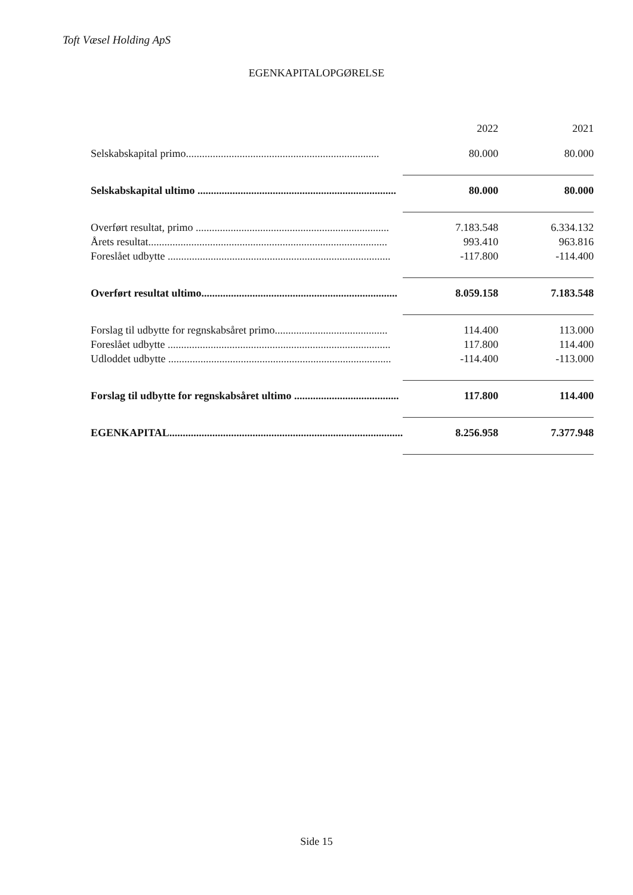Toft Væsel Holding ApS
EGENKAPITALOPGØRELSE
| | 2022 | 2021 |
| --- | --- | --- |
| Selskabskapital primo........................................................................ | 80.000 | 80.000 |
| Selskabskapital ultimo .......................................................................... | 80.000 | 80.000 |
| Overført resultat, primo ........................................................................ | 7.183.548 | 6.334.132 |
| Årets resultat......................................................................................... | 993.410 | 963.816 |
| Foreslået udbytte ................................................................................... | -117.800 | -114.400 |
| Overført resultat ultimo......................................................................... | 8.059.158 | 7.183.548 |
| Forslag til udbytte for regnskabsåret primo.......................................... | 114.400 | 113.000 |
| Foreslået udbytte ................................................................................... | 117.800 | 114.400 |
| Udloddet udbytte ................................................................................... | -114.400 | -113.000 |
| Forslag til udbytte for regnskabsåret ultimo ....................................... | 117.800 | 114.400 |
| EGENKAPITAL....................................................................................... | 8.256.958 | 7.377.948 |
Side 15